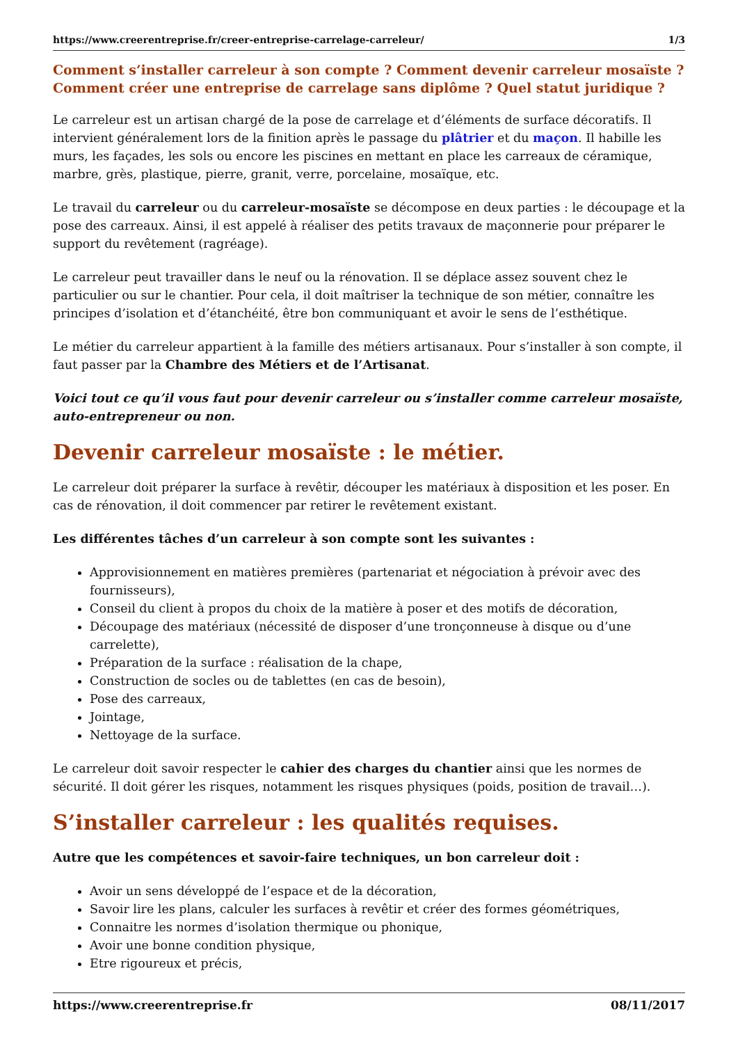https://www.creerentreprise.fr/creer-entreprise-carrelage-carreleur/ 1/3
Comment s’installer carreleur à son compte ? Comment devenir carreleur mosaïste ? Comment créer une entreprise de carrelage sans diplôme ? Quel statut juridique ?
Le carreleur est un artisan chargé de la pose de carrelage et d’éléments de surface décoratifs. Il intervient généralement lors de la finition après le passage du plâtrier et du maçon. Il habille les murs, les façades, les sols ou encore les piscines en mettant en place les carreaux de céramique, marbre, grès, plastique, pierre, granit, verre, porcelaine, mosaïque, etc.
Le travail du carreleur ou du carreleur-mosaïste se décompose en deux parties : le découpage et la pose des carreaux. Ainsi, il est appelé à réaliser des petits travaux de maçonnerie pour préparer le support du revêtement (ragréage).
Le carreleur peut travailler dans le neuf ou la rénovation. Il se déplace assez souvent chez le particulier ou sur le chantier. Pour cela, il doit maîtriser la technique de son métier, connaître les principes d’isolation et d’étanchéité, être bon communiquant et avoir le sens de l’esthétique.
Le métier du carreleur appartient à la famille des métiers artisanaux. Pour s’installer à son compte, il faut passer par la Chambre des Métiers et de l’Artisanat.
Voici tout ce qu’il vous faut pour devenir carreleur ou s’installer comme carreleur mosaïste, auto-entrepreneur ou non.
Devenir carreleur mosaïste : le métier.
Le carreleur doit préparer la surface à revêtir, découper les matériaux à disposition et les poser. En cas de rénovation, il doit commencer par retirer le revêtement existant.
Les différentes tâches d’un carreleur à son compte sont les suivantes :
Approvisionnement en matières premières (partenariat et négociation à prévoir avec des fournisseurs),
Conseil du client à propos du choix de la matière à poser et des motifs de décoration,
Découpage des matériaux (nécessité de disposer d’une tronçonneuse à disque ou d’une carrelette),
Préparation de la surface : réalisation de la chape,
Construction de socles ou de tablettes (en cas de besoin),
Pose des carreaux,
Jointage,
Nettoyage de la surface.
Le carreleur doit savoir respecter le cahier des charges du chantier ainsi que les normes de sécurité. Il doit gérer les risques, notamment les risques physiques (poids, position de travail…).
S’installer carreleur : les qualités requises.
Autre que les compétences et savoir-faire techniques, un bon carreleur doit :
Avoir un sens développé de l’espace et de la décoration,
Savoir lire les plans, calculer les surfaces à revêtir et créer des formes géométriques,
Connaitre les normes d’isolation thermique ou phonique,
Avoir une bonne condition physique,
Etre rigoureux et précis,
https://www.creerentreprise.fr 08/11/2017